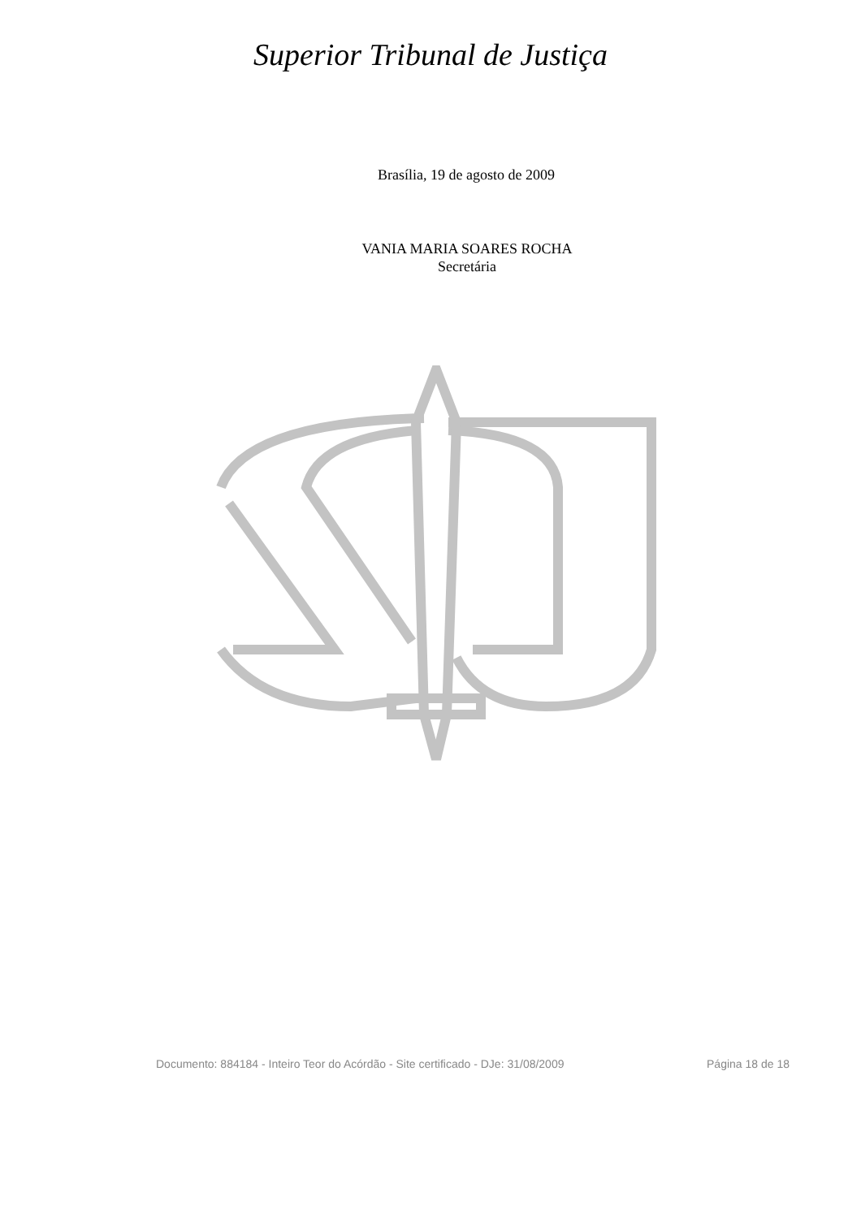Superior Tribunal de Justiça
Brasília, 19 de agosto de 2009
VANIA MARIA SOARES ROCHA
Secretária
Documento: 884184 - Inteiro Teor do Acórdão - Site certificado - DJe: 31/08/2009 Página 18 de 18